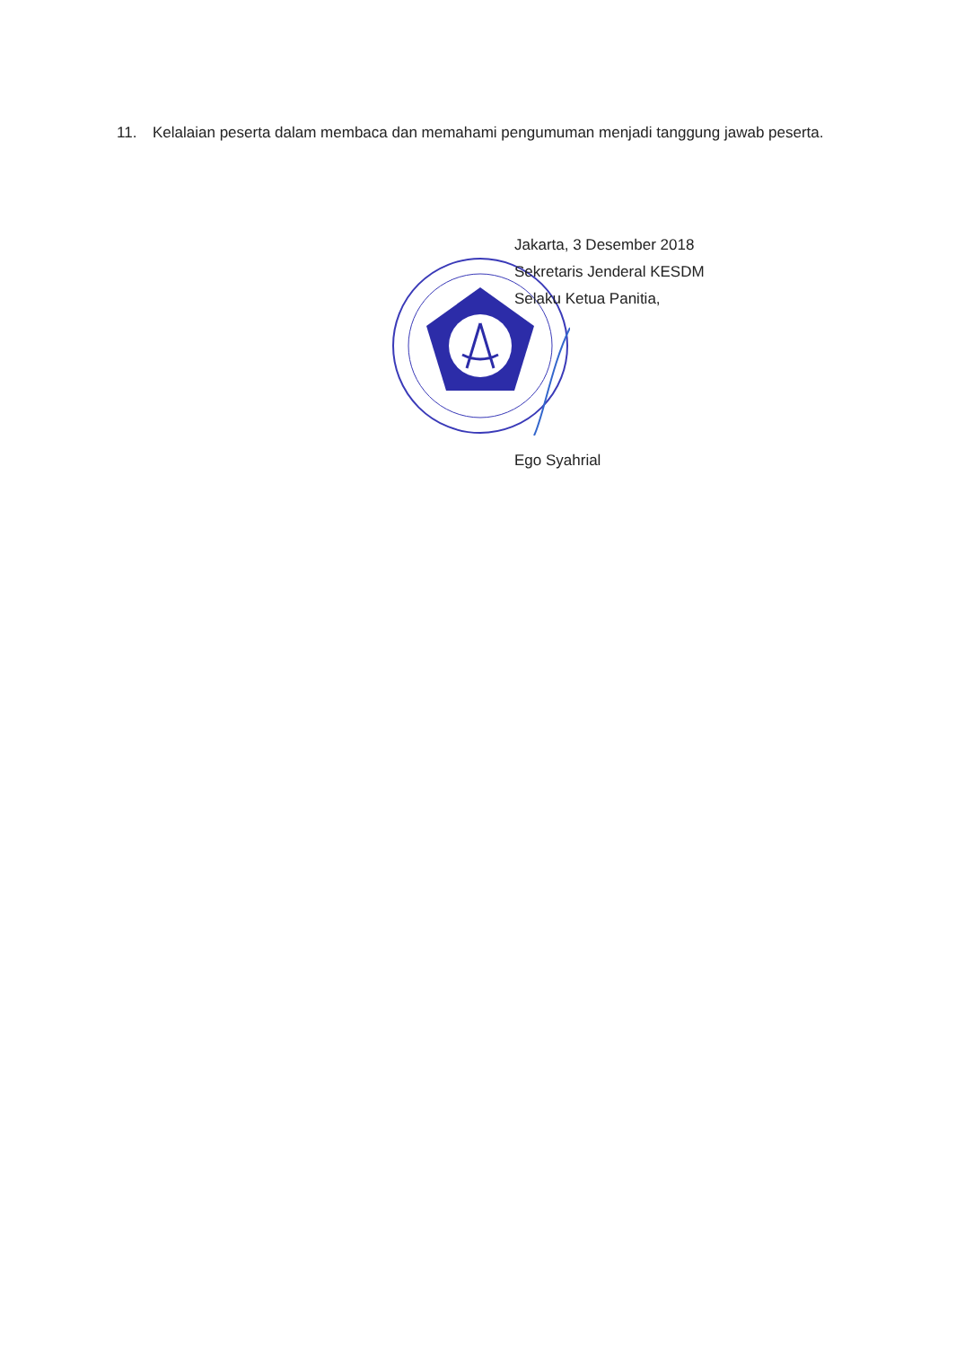11. Kelalaian peserta dalam membaca dan memahami pengumuman menjadi tanggung jawab peserta.
Jakarta, 3 Desember 2018
Sekretaris Jenderal KESDM
Selaku Ketua Panitia,
Ego Syahrial